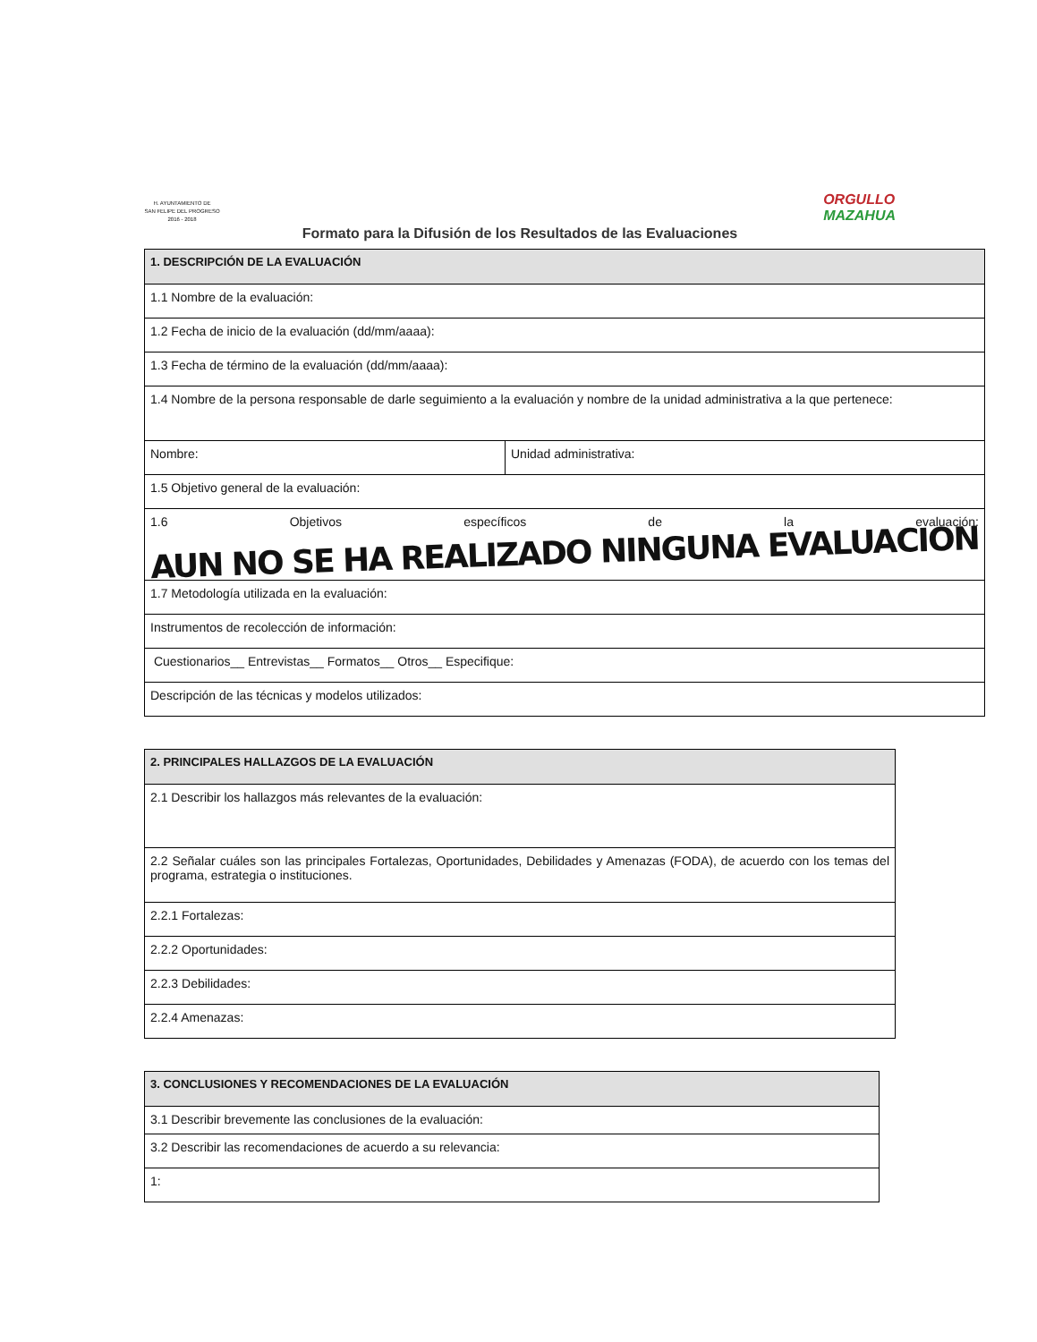H. AYUNTAMIENTO DE
SAN FELIPE DEL PROGRESO
2016 - 2018
ORGULLO
MAZAHUA
Formato para la Difusión de los Resultados de las Evaluaciones
| 1. DESCRIPCIÓN DE LA EVALUACIÓN | |
| 1.1 Nombre de la evaluación: | |
| 1.2 Fecha de inicio de la evaluación (dd/mm/aaaa): | |
| 1.3 Fecha de término de la evaluación (dd/mm/aaaa): | |
| 1.4 Nombre de la persona responsable de darle seguimiento a la evaluación y nombre de la unidad administrativa a la que pertenece: | |
| Nombre: | Unidad administrativa: |
| 1.5 Objetivo general de la evaluación: | |
| 1.6 Objetivos específicos de la evaluación: AUN NO SE HA REALIZADO NINGUNA EVALUACION | |
| 1.7 Metodología utilizada en la evaluación: | |
| Instrumentos de recolección de información: | |
| Cuestionarios__ Entrevistas__ Formatos__ Otros__ Especifique: | |
| Descripción de las técnicas y modelos utilizados: | |
| 2. PRINCIPALES HALLAZGOS DE LA EVALUACIÓN |
| 2.1 Describir los hallazgos más relevantes de la evaluación: |
| 2.2 Señalar cuáles son las principales Fortalezas, Oportunidades, Debilidades y Amenazas (FODA), de acuerdo con los temas del programa, estrategia o instituciones. |
| 2.2.1 Fortalezas: |
| 2.2.2 Oportunidades: |
| 2.2.3 Debilidades: |
| 2.2.4 Amenazas: |
| 3. CONCLUSIONES Y RECOMENDACIONES DE LA EVALUACIÓN |
| 3.1 Describir brevemente las conclusiones de la evaluación: |
| 3.2 Describir las recomendaciones de acuerdo a su relevancia: |
| 1: |